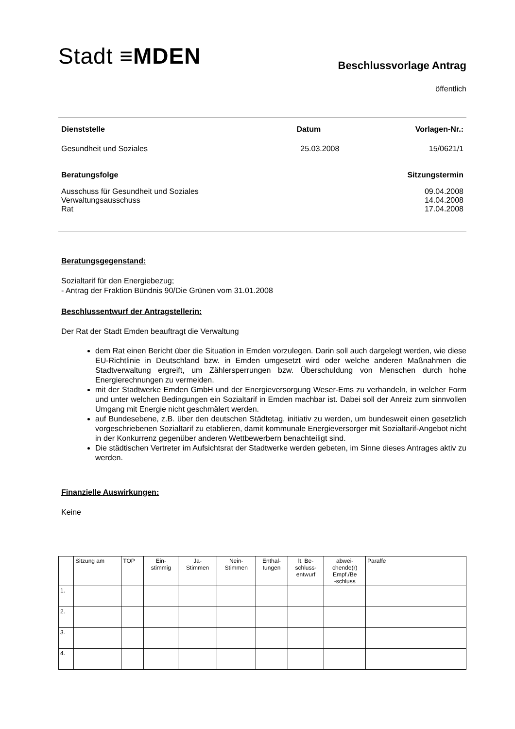Stadt ≡MDEN
Beschlussvorlage Antrag
öffentlich
Dienststelle Datum Vorlagen-Nr.:
Gesundheit und Soziales 25.03.2008 15/0621/1
Beratungsfolge Sitzungstermin
Ausschuss für Gesundheit und Soziales 09.04.2008
Verwaltungsausschuss 14.04.2008
Rat 17.04.2008
Beratungsgegenstand:
Sozialtarif für den Energiebezug;
- Antrag der Fraktion Bündnis 90/Die Grünen vom 31.01.2008
Beschlussentwurf der Antragstellerin:
Der Rat der Stadt Emden beauftragt die Verwaltung
dem Rat einen Bericht über die Situation in Emden vorzulegen. Darin soll auch dargelegt werden, wie diese EU-Richtlinie in Deutschland bzw. in Emden umgesetzt wird oder welche anderen Maßnahmen die Stadtverwaltung ergreift, um Zählersperrungen bzw. Überschuldung von Menschen durch hohe Energierechnungen zu vermeiden.
mit der Stadtwerke Emden GmbH und der Energieversorgung Weser-Ems zu verhandeln, in welcher Form und unter welchen Bedingungen ein Sozialtarif in Emden machbar ist. Dabei soll der Anreiz zum sinnvollen Umgang mit Energie nicht geschmälert werden.
auf Bundesebene, z.B. über den deutschen Städtetag, initiativ zu werden, um bundesweit einen gesetzlich vorgeschriebenen Sozialtarif zu etablieren, damit kommunale Energieversorger mit Sozialtarif-Angebot nicht in der Konkurrenz gegenüber anderen Wettbewerbern benachteiligt sind.
Die städtischen Vertreter im Aufsichtsrat der Stadtwerke werden gebeten, im Sinne dieses Antrages aktiv zu werden.
Finanzielle Auswirkungen:
Keine
| | Sitzung am | TOP | Ein- stimmig | Ja- Stimmen | Nein- Stimmen | Enthal- tungen | lt. Be- schluss- entwurf | abwei- chende(r) Empf./Be -schluss | Paraffe |
| --- | --- | --- | --- | --- | --- | --- | --- | --- | --- |
| 1. | | | | | | | | | |
| 2. | | | | | | | | | |
| 3. | | | | | | | | | |
| 4. | | | | | | | | | |